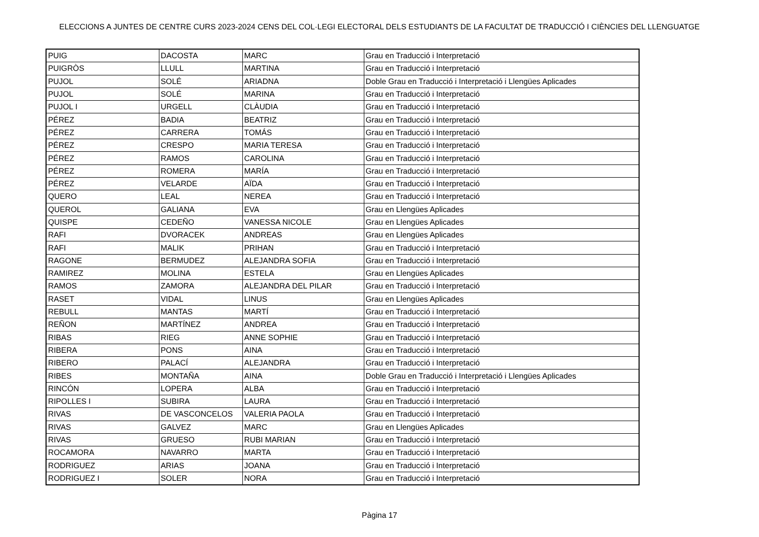ELECCIONS A JUNTES DE CENTRE CURS 2023-2024 CENS DEL COL·LEGI ELECTORAL DELS ESTUDIANTS DE LA FACULTAT DE TRADUCCIÓ I CIÈNCIES DEL LLENGUATGE
| PUIG | DACOSTA | MARC | Grau en Traducció i Interpretació |
| PUIGRÒS | LLULL | MARTINA | Grau en Traducció i Interpretació |
| PUJOL | SOLÉ | ARIADNA | Doble Grau en Traducció i Interpretació i Llengües Aplicades |
| PUJOL | SOLÉ | MARINA | Grau en Traducció i Interpretació |
| PUJOL I | URGELL | CLÀUDIA | Grau en Traducció i Interpretació |
| PÉREZ | BADIA | BEATRIZ | Grau en Traducció i Interpretació |
| PÉREZ | CARRERA | TOMÁS | Grau en Traducció i Interpretació |
| PÉREZ | CRESPO | MARIA TERESA | Grau en Traducció i Interpretació |
| PÉREZ | RAMOS | CAROLINA | Grau en Traducció i Interpretació |
| PÉREZ | ROMERA | MARÍA | Grau en Traducció i Interpretació |
| PÉREZ | VELARDE | AÏDA | Grau en Traducció i Interpretació |
| QUERO | LEAL | NEREA | Grau en Traducció i Interpretació |
| QUEROL | GALIANA | EVA | Grau en Llengües Aplicades |
| QUISPE | CEDEÑO | VANESSA NICOLE | Grau en Llengües Aplicades |
| RAFI | DVORACEK | ANDREAS | Grau en Llengües Aplicades |
| RAFI | MALIK | PRIHAN | Grau en Traducció i Interpretació |
| RAGONE | BERMUDEZ | ALEJANDRA SOFIA | Grau en Traducció i Interpretació |
| RAMIREZ | MOLINA | ESTELA | Grau en Llengües Aplicades |
| RAMOS | ZAMORA | ALEJANDRA DEL PILAR | Grau en Traducció i Interpretació |
| RASET | VIDAL | LINUS | Grau en Llengües Aplicades |
| REBULL | MANTAS | MARTÍ | Grau en Traducció i Interpretació |
| REÑON | MARTÍNEZ | ANDREA | Grau en Traducció i Interpretació |
| RIBAS | RIEG | ANNE SOPHIE | Grau en Traducció i Interpretació |
| RIBERA | PONS | AINA | Grau en Traducció i Interpretació |
| RIBERO | PALACÍ | ALEJANDRA | Grau en Traducció i Interpretació |
| RIBES | MONTAÑA | AINA | Doble Grau en Traducció i Interpretació i Llengües Aplicades |
| RINCÓN | LOPERA | ALBA | Grau en Traducció i Interpretació |
| RIPOLLES I | SUBIRA | LAURA | Grau en Traducció i Interpretació |
| RIVAS | DE VASCONCELOS | VALERIA PAOLA | Grau en Traducció i Interpretació |
| RIVAS | GALVEZ | MARC | Grau en Llengües Aplicades |
| RIVAS | GRUESO | RUBI MARIAN | Grau en Traducció i Interpretació |
| ROCAMORA | NAVARRO | MARTA | Grau en Traducció i Interpretació |
| RODRIGUEZ | ARIAS | JOANA | Grau en Traducció i Interpretació |
| RODRIGUEZ I | SOLER | NORA | Grau en Traducció i Interpretació |
Pàgina 17